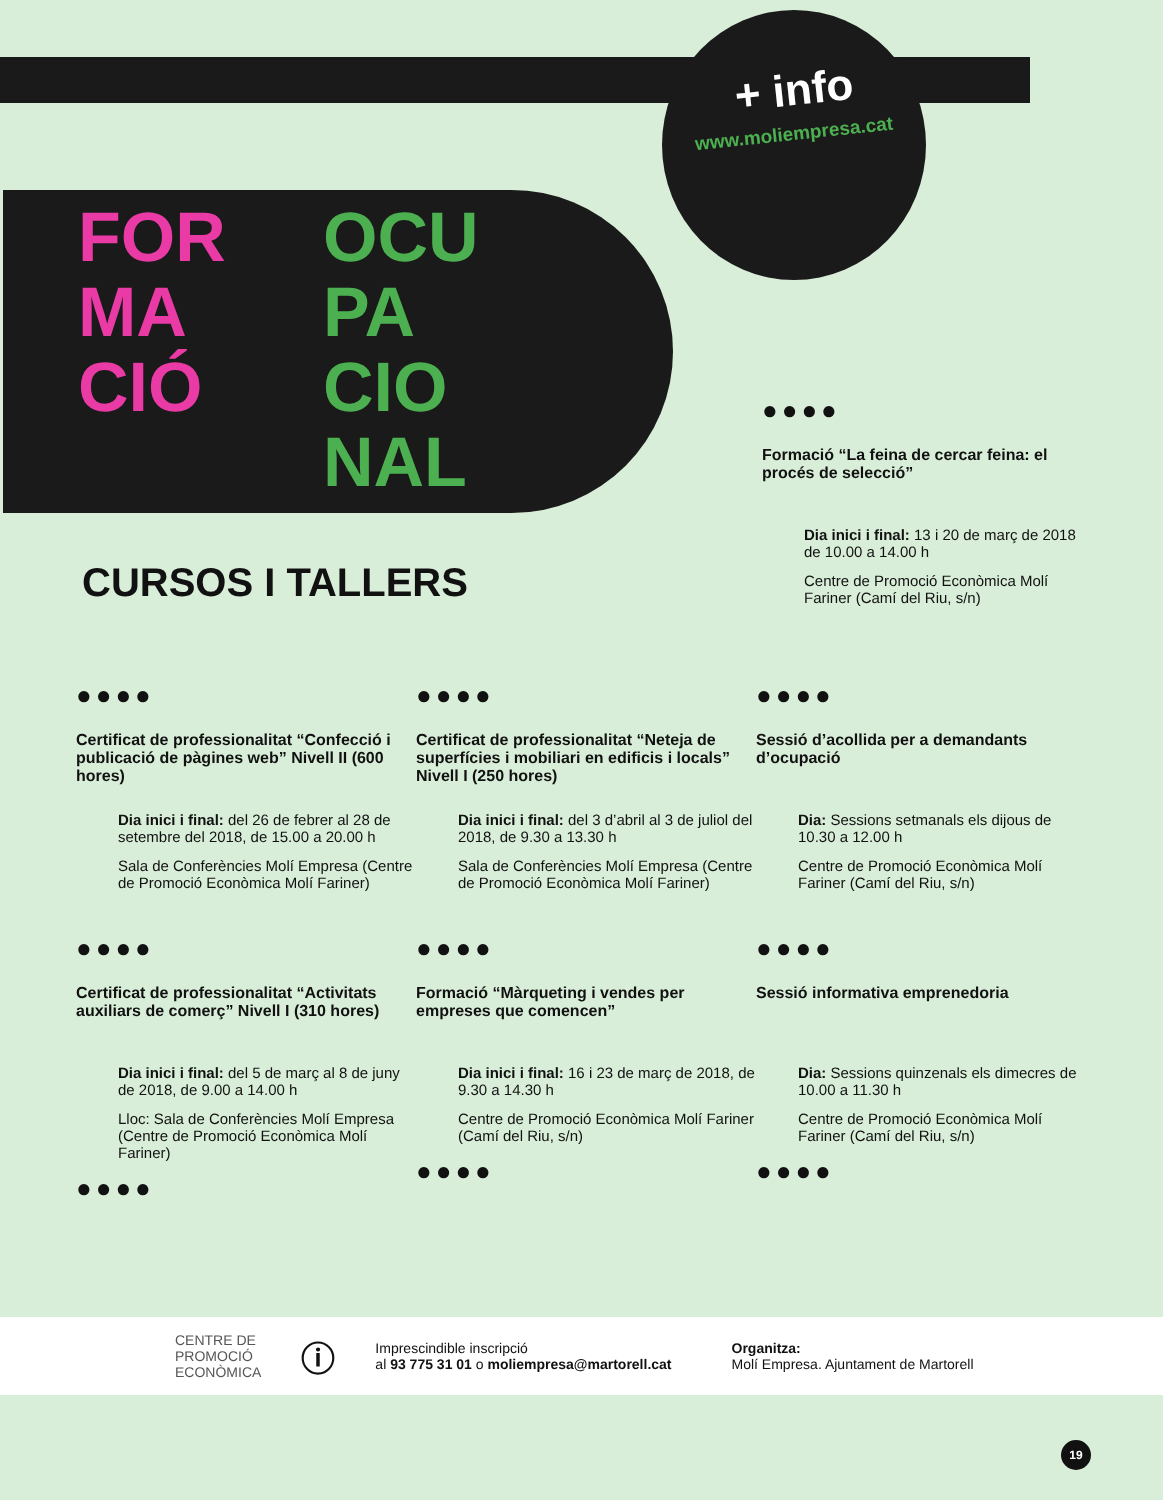+ info
www.moliempresa.cat
FOR
MA
CIÓ
OCU
PA
CIO
NAL
●●●●
Formació “La feina de cercar feina: el procés de selecció”
Dia inici i final: 13 i 20 de març de 2018 de 10.00 a 14.00 h
Centre de Promoció Econòmica Molí Fariner (Camí del Riu, s/n)
CURSOS I TALLERS
●●●●
Certificat de professionalitat “Confecció i publicació de pàgines web” Nivell II (600 hores)
Dia inici i final: del 26 de febrer al 28 de setembre del 2018, de 15.00 a 20.00 h
Sala de Conferències Molí Empresa (Centre de Promoció Econòmica Molí Fariner)
●●●●
Certificat de professionalitat “Neteja de superfícies i mobiliari en edificis i locals” Nivell I (250 hores)
Dia inici i final: del 3 d’abril al 3 de juliol del 2018, de 9.30 a 13.30 h
Sala de Conferències Molí Empresa (Centre de Promoció Econòmica Molí Fariner)
●●●●
Sessió d’acollida per a demandants d’ocupació
Dia: Sessions setmanals els dijous de 10.30 a 12.00 h
Centre de Promoció Econòmica Molí Fariner (Camí del Riu, s/n)
●●●●
Certificat de professionalitat “Activitats auxiliars de comerç” Nivell I (310 hores)
Dia inici i final: del 5 de març al 8 de juny de 2018, de 9.00 a 14.00 h
Lloc: Sala de Conferències Molí Empresa (Centre de Promoció Econòmica Molí Fariner)
●●●●
●●●●
Formació “Màrqueting i vendes per empreses que comencen”
Dia inici i final: 16 i 23 de març de 2018, de 9.30 a 14.30 h
Centre de Promoció Econòmica Molí Fariner (Camí del Riu, s/n)
●●●●
●●●●
Sessió informativa emprenedoria
Dia: Sessions quinzenals els dimecres de 10.00 a 11.30 h
Centre de Promoció Econòmica Molí Fariner (Camí del Riu, s/n)
●●●●
CENTRE DE
PROMOCIÓ
ECONÒMICA
ⓘ
Imprescindible inscripció
al 93 775 31 01 o moliempresa@martorell.cat
Organitza:
Molí Empresa. Ajuntament de Martorell
19